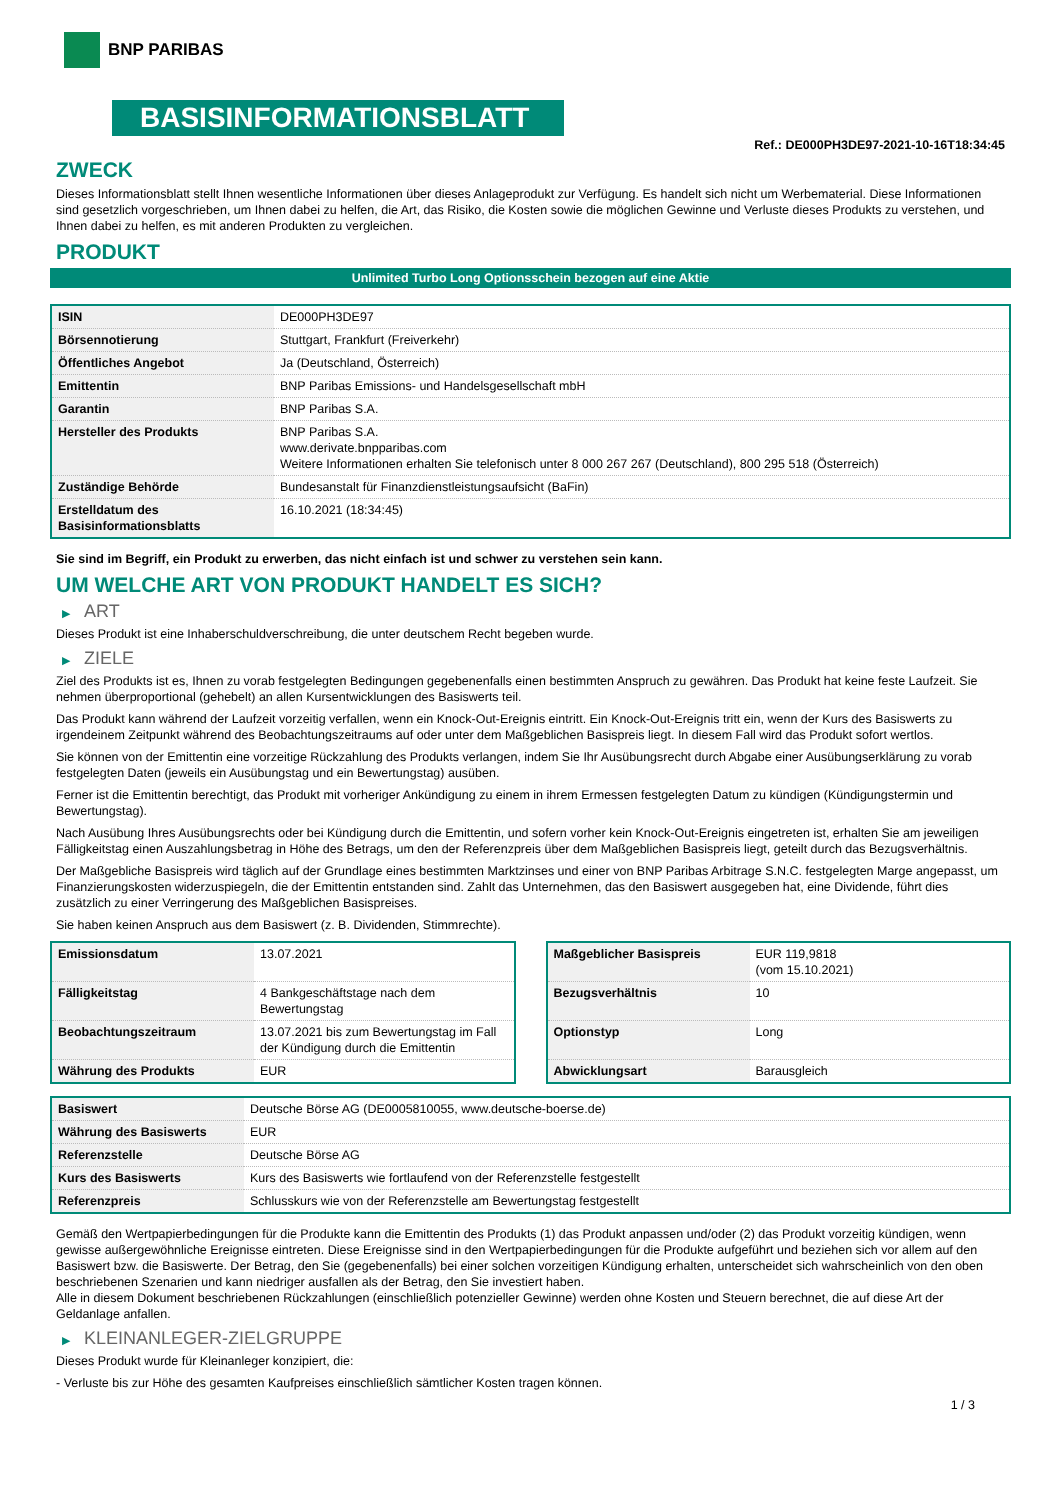BNP PARIBAS
BASISINFORMATIONSBLATT
Ref.: DE000PH3DE97-2021-10-16T18:34:45
ZWECK
Dieses Informationsblatt stellt Ihnen wesentliche Informationen über dieses Anlageprodukt zur Verfügung. Es handelt sich nicht um Werbematerial. Diese Informationen sind gesetzlich vorgeschrieben, um Ihnen dabei zu helfen, die Art, das Risiko, die Kosten sowie die möglichen Gewinne und Verluste dieses Produkts zu verstehen, und Ihnen dabei zu helfen, es mit anderen Produkten zu vergleichen.
PRODUKT
Unlimited Turbo Long Optionsschein bezogen auf eine Aktie
| ISIN | DE000PH3DE97 |
| Börsennotierung | Stuttgart, Frankfurt (Freiverkehr) |
| Öffentliches Angebot | Ja (Deutschland, Österreich) |
| Emittentin | BNP Paribas Emissions- und Handelsgesellschaft mbH |
| Garantin | BNP Paribas S.A. |
| Hersteller des Produkts | BNP Paribas S.A. www.derivate.bnpparibas.com Weitere Informationen erhalten Sie telefonisch unter 8 000 267 267 (Deutschland), 800 295 518 (Österreich) |
| Zuständige Behörde | Bundesanstalt für Finanzdienstleistungsaufsicht (BaFin) |
| Erstelldatum des Basisinformationsblatts | 16.10.2021 (18:34:45) |
Sie sind im Begriff, ein Produkt zu erwerben, das nicht einfach ist und schwer zu verstehen sein kann.
UM WELCHE ART VON PRODUKT HANDELT ES SICH?
▶ ART
Dieses Produkt ist eine Inhaberschuldverschreibung, die unter deutschem Recht begeben wurde.
▶ ZIELE
Ziel des Produkts ist es, Ihnen zu vorab festgelegten Bedingungen gegebenenfalls einen bestimmten Anspruch zu gewähren. Das Produkt hat keine feste Laufzeit. Sie nehmen überproportional (gehebelt) an allen Kursentwicklungen des Basiswerts teil.
Das Produkt kann während der Laufzeit vorzeitig verfallen, wenn ein Knock-Out-Ereignis eintritt. Ein Knock-Out-Ereignis tritt ein, wenn der Kurs des Basiswerts zu irgendeinem Zeitpunkt während des Beobachtungszeitraums auf oder unter dem Maßgeblichen Basispreis liegt. In diesem Fall wird das Produkt sofort wertlos.
Sie können von der Emittentin eine vorzeitige Rückzahlung des Produkts verlangen, indem Sie Ihr Ausübungsrecht durch Abgabe einer Ausübungserklärung zu vorab festgelegten Daten (jeweils ein Ausübungstag und ein Bewertungstag) ausüben.
Ferner ist die Emittentin berechtigt, das Produkt mit vorheriger Ankündigung zu einem in ihrem Ermessen festgelegten Datum zu kündigen (Kündigungstermin und Bewertungstag).
Nach Ausübung Ihres Ausübungsrechts oder bei Kündigung durch die Emittentin, und sofern vorher kein Knock-Out-Ereignis eingetreten ist, erhalten Sie am jeweiligen Fälligkeitstag einen Auszahlungsbetrag in Höhe des Betrags, um den der Referenzpreis über dem Maßgeblichen Basispreis liegt, geteilt durch das Bezugsverhältnis.
Der Maßgebliche Basispreis wird täglich auf der Grundlage eines bestimmten Marktzinses und einer von BNP Paribas Arbitrage S.N.C. festgelegten Marge angepasst, um Finanzierungskosten widerzuspiegeln, die der Emittentin entstanden sind. Zahlt das Unternehmen, das den Basiswert ausgegeben hat, eine Dividende, führt dies zusätzlich zu einer Verringerung des Maßgeblichen Basispreises.
Sie haben keinen Anspruch aus dem Basiswert (z. B. Dividenden, Stimmrechte).
| Emissionsdatum | 13.07.2021 |
| Fälligkeitstag | 4 Bankgeschäftstage nach dem Bewertungstag |
| Beobachtungszeitraum | 13.07.2021 bis zum Bewertungstag im Fall der Kündigung durch die Emittentin |
| Währung des Produkts | EUR |
| Maßgeblicher Basispreis | EUR 119,9818 (vom 15.10.2021) |
| Bezugsverhältnis | 10 |
| Optionstyp | Long |
| Abwicklungsart | Barausgleich |
| Basiswert | Deutsche Börse AG (DE0005810055, www.deutsche-boerse.de) |
| Währung des Basiswerts | EUR |
| Referenzstelle | Deutsche Börse AG |
| Kurs des Basiswerts | Kurs des Basiswerts wie fortlaufend von der Referenzstelle festgestellt |
| Referenzpreis | Schlusskurs wie von der Referenzstelle am Bewertungstag festgestellt |
Gemäß den Wertpapierbedingungen für die Produkte kann die Emittentin des Produkts (1) das Produkt anpassen und/oder (2) das Produkt vorzeitig kündigen, wenn gewisse außergewöhnliche Ereignisse eintreten. Diese Ereignisse sind in den Wertpapierbedingungen für die Produkte aufgeführt und beziehen sich vor allem auf den Basiswert bzw. die Basiswerte. Der Betrag, den Sie (gegebenenfalls) bei einer solchen vorzeitigen Kündigung erhalten, unterscheidet sich wahrscheinlich von den oben beschriebenen Szenarien und kann niedriger ausfallen als der Betrag, den Sie investiert haben.
Alle in diesem Dokument beschriebenen Rückzahlungen (einschließlich potenzieller Gewinne) werden ohne Kosten und Steuern berechnet, die auf diese Art der Geldanlage anfallen.
▶ KLEINANLEGER-ZIELGRUPPE
Dieses Produkt wurde für Kleinanleger konzipiert, die:
- Verluste bis zur Höhe des gesamten Kaufpreises einschließlich sämtlicher Kosten tragen können.
1 / 3